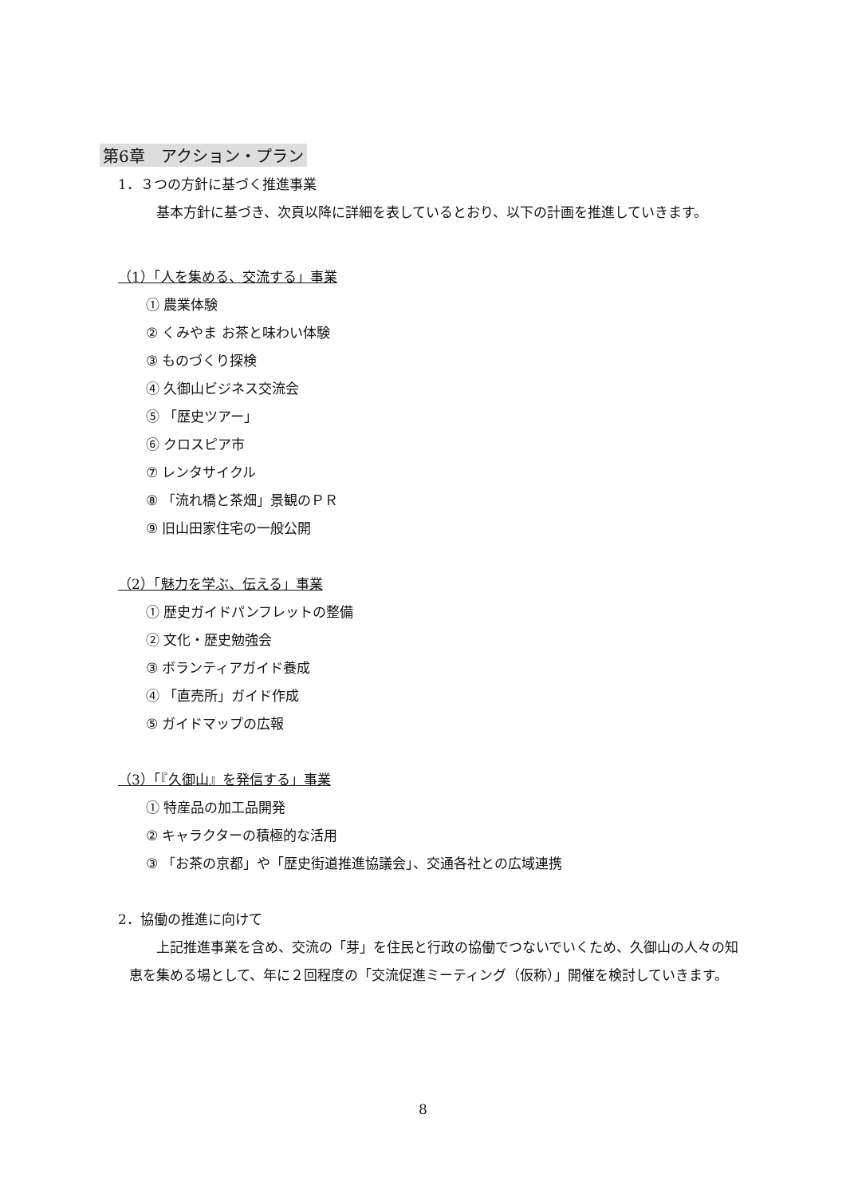第6章　アクション・プラン
1．３つの方針に基づく推進事業
基本方針に基づき、次頁以降に詳細を表しているとおり、以下の計画を推進していきます。
（1）「人を集める、交流する」事業
① 農業体験
② くみやま お茶と味わい体験
③ ものづくり探検
④ 久御山ビジネス交流会
⑤ 「歴史ツアー」
⑥ クロスピア市
⑦ レンタサイクル
⑧ 「流れ橋と茶畑」景観のＰＲ
⑨ 旧山田家住宅の一般公開
（2）「魅力を学ぶ、伝える」事業
① 歴史ガイドパンフレットの整備
② 文化・歴史勉強会
③ ボランティアガイド養成
④ 「直売所」ガイド作成
⑤ ガイドマップの広報
（3）「『久御山』を発信する」事業
① 特産品の加工品開発
② キャラクターの積極的な活用
③ 「お茶の京都」や「歴史街道推進協議会」、交通各社との広域連携
2．協働の推進に向けて
上記推進事業を含め、交流の「芽」を住民と行政の協働でつないでいくため、久御山の人々の知恵を集める場として、年に２回程度の「交流促進ミーティング（仮称）」開催を検討していきます。
8